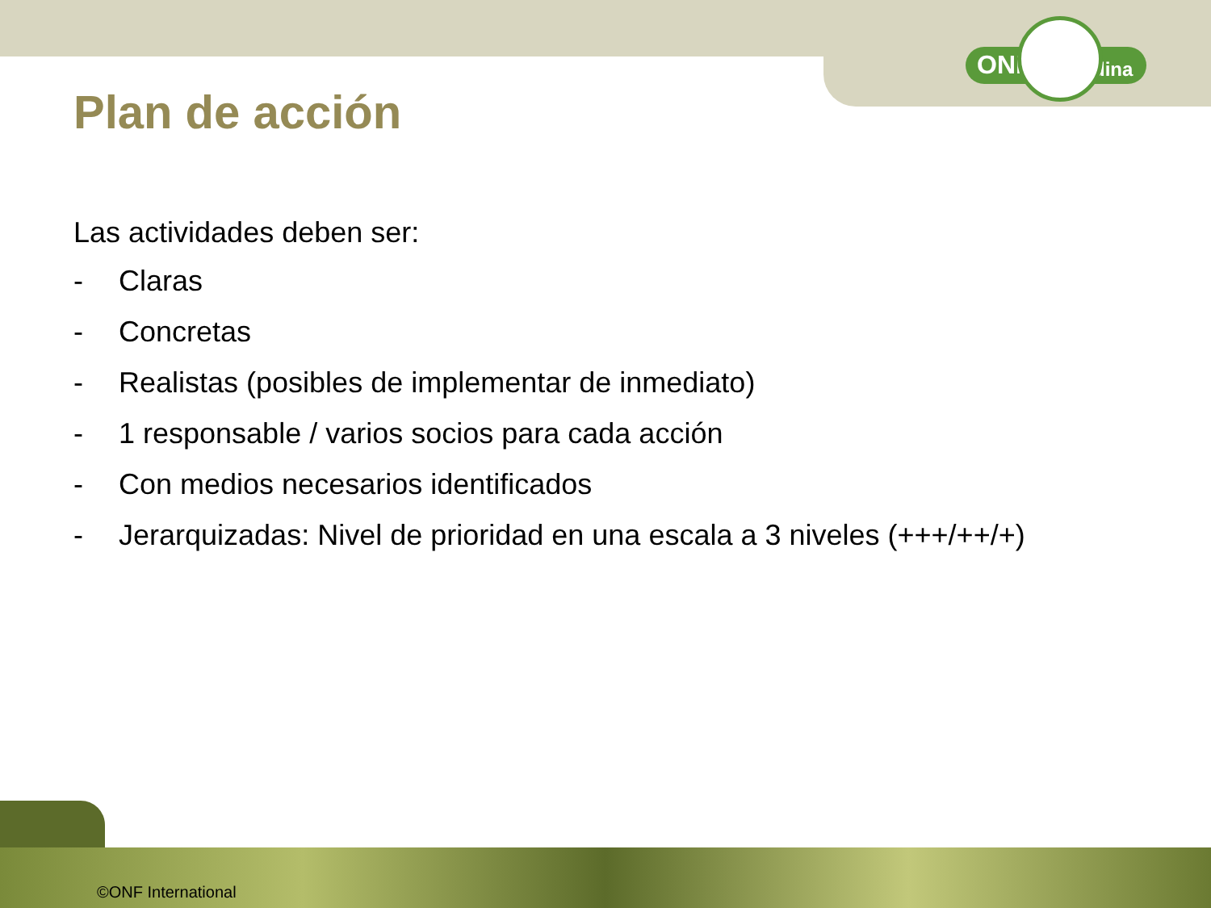ONF Andina
Plan de acción
Las actividades deben ser:
- Claras
- Concretas
- Realistas (posibles de implementar de inmediato)
- 1 responsable / varios socios para cada acción
- Con medios necesarios identificados
- Jerarquizadas: Nivel de prioridad en una escala a 3 niveles (+++/++/+)
©ONF International